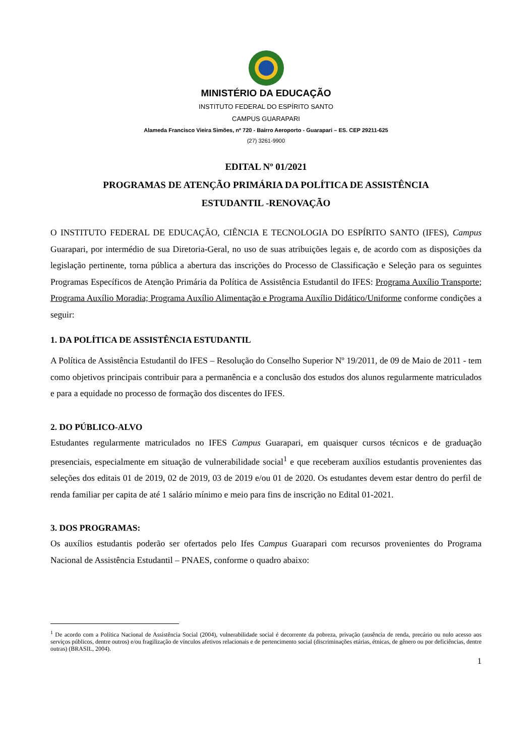MINISTÉRIO DA EDUCAÇÃO
INSTITUTO FEDERAL DO ESPÍRITO SANTO
CAMPUS GUARAPARI
Alameda Francisco Vieira Simões, nº 720 - Bairro Aeroporto - Guarapari – ES. CEP 29211-625
(27) 3261-9900
EDITAL Nº 01/2021
PROGRAMAS DE ATENÇÃO PRIMÁRIA DA POLÍTICA DE ASSISTÊNCIA
ESTUDANTIL -RENOVAÇÃO
O INSTITUTO FEDERAL DE EDUCAÇÃO, CIÊNCIA E TECNOLOGIA DO ESPÍRITO SANTO (IFES), Campus Guarapari, por intermédio de sua Diretoria-Geral, no uso de suas atribuições legais e, de acordo com as disposições da legislação pertinente, torna pública a abertura das inscrições do Processo de Classificação e Seleção para os seguintes Programas Específicos de Atenção Primária da Política de Assistência Estudantil do IFES: Programa Auxílio Transporte; Programa Auxílio Moradia; Programa Auxílio Alimentação e Programa Auxílio Didático/Uniforme conforme condições a seguir:
1. DA POLÍTICA DE ASSISTÊNCIA ESTUDANTIL
A Política de Assistência Estudantil do IFES – Resolução do Conselho Superior Nº 19/2011, de 09 de Maio de 2011 - tem como objetivos principais contribuir para a permanência e a conclusão dos estudos dos alunos regularmente matriculados e para a equidade no processo de formação dos discentes do IFES.
2. DO PÚBLICO-ALVO
Estudantes regularmente matriculados no IFES Campus Guarapari, em quaisquer cursos técnicos e de graduação presenciais, especialmente em situação de vulnerabilidade social<sup>1</sup> e que receberam auxílios estudantis provenientes das seleções dos editais 01 de 2019, 02 de 2019, 03 de 2019 e/ou 01 de 2020. Os estudantes devem estar dentro do perfil de renda familiar per capita de até 1 salário mínimo e meio para fins de inscrição no Edital 01-2021.
3. DOS PROGRAMAS:
Os auxílios estudantis poderão ser ofertados pelo Ifes Campus Guarapari com recursos provenientes do Programa Nacional de Assistência Estudantil – PNAES, conforme o quadro abaixo:
<sup>1</sup> De acordo com a Política Nacional de Assistência Social (2004), vulnerabilidade social é decorrente da pobreza, privação (ausência de renda, precário ou nulo acesso aos serviços públicos, dentre outros) e/ou fragilização de vínculos afetivos relacionais e de pertencimento social (discriminações etárias, étnicas, de gênero ou por deficiências, dentre outras) (BRASIL, 2004).
1